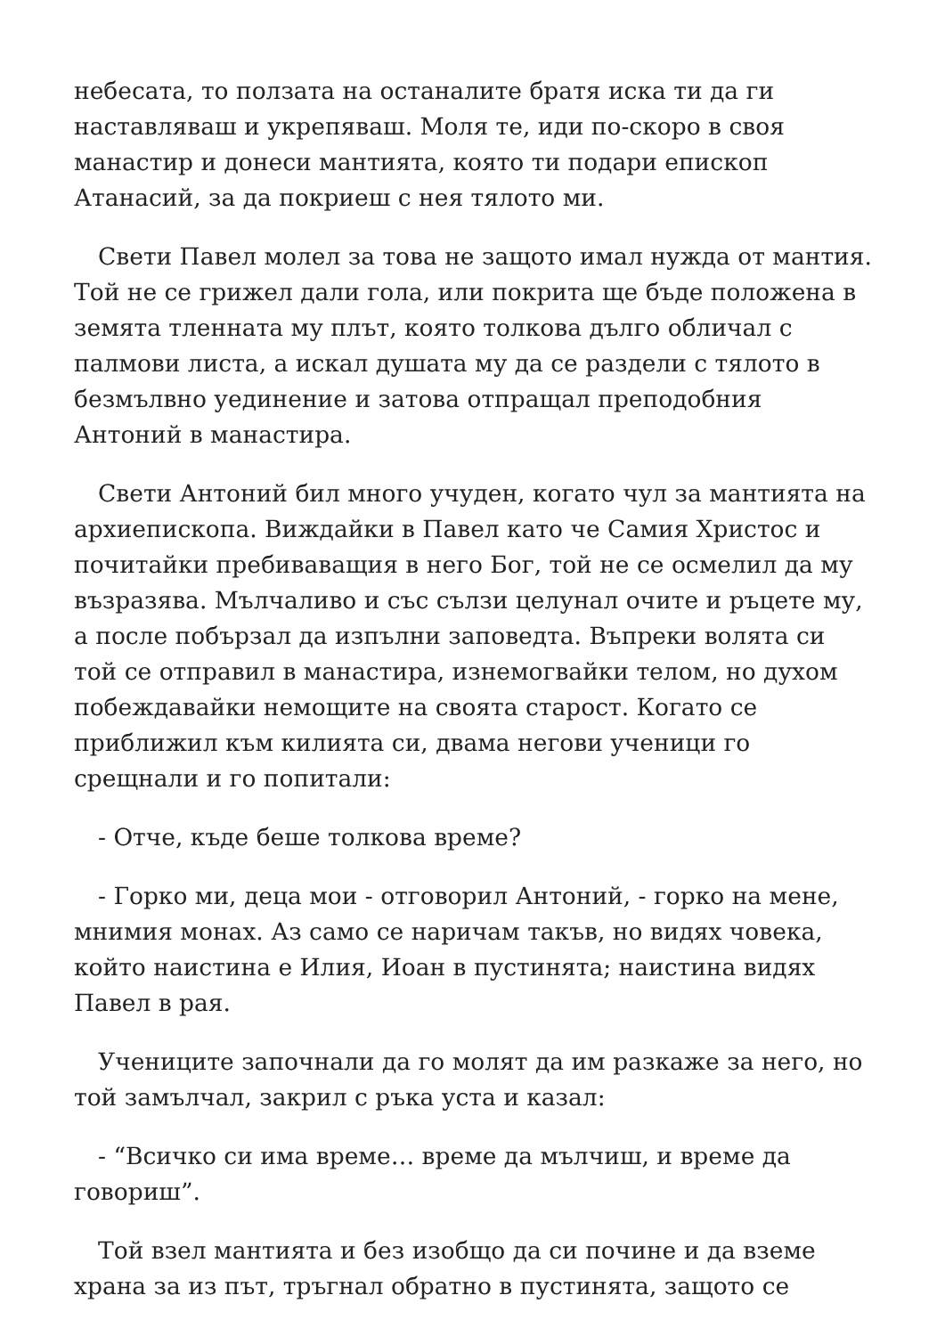небесата, то ползата на останалите братя иска ти да ги наставляваш и укрепяваш. Моля те, иди по-скоро в своя манастир и донеси мантията, която ти подари епископ Атанасий, за да покриеш с нея тялото ми.
Свети Павел молел за това не защото имал нужда от мантия. Той не се грижел дали гола, или покрита ще бъде положена в земята тленната му плът, която толкова дълго обличал с палмови листа, а искал душата му да се раздели с тялото в безмълвно уединение и затова отпращал преподобния Антоний в манастира.
Свети Антоний бил много учуден, когато чул за мантията на архиепископа. Виждайки в Павел като че Самия Христос и почитайки пребиваващия в него Бог, той не се осмелил да му възразява. Мълчаливо и със сълзи целунал очите и ръцете му, а после побързал да изпълни заповедта. Въпреки волята си той се отправил в манастира, изнемогвайки телом, но духом побеждавайки немощите на своята старост. Когато се приближил към килията си, двама негови ученици го срещнали и го попитали:
- Отче, къде беше толкова време?
- Горко ми, деца мои - отговорил Антоний, - горко на мене, мнимия монах. Аз само се наричам такъв, но видях човека, който наистина е Илия, Иоан в пустинята; наистина видях Павел в рая.
Учениците започнали да го молят да им разкаже за него, но той замълчал, закрил с ръка уста и казал:
- “Всичко си има време… време да мълчиш, и време да говориш”.
Той взел мантията и без изобщо да си почине и да вземе храна за из път, тръгнал обратно в пустинята, защото се